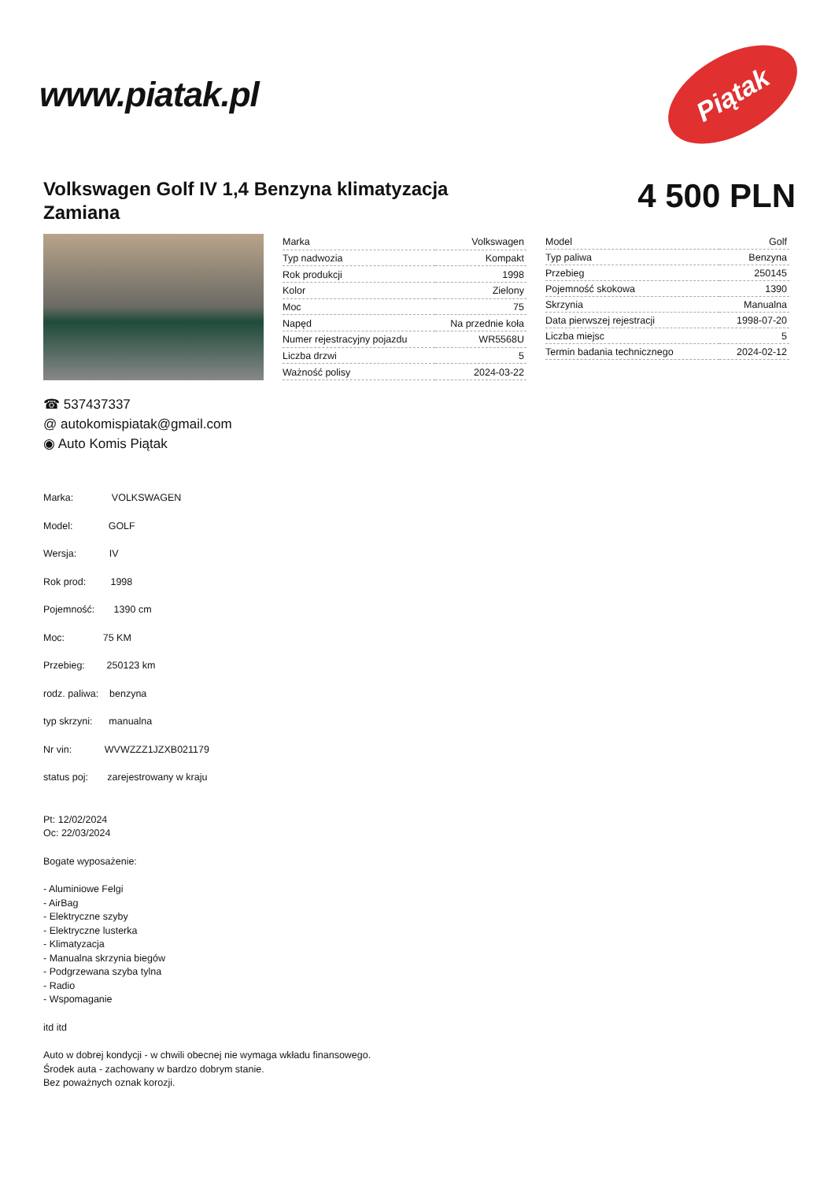www.piatak.pl
Piątak
Volkswagen Golf IV 1,4 Benzyna klimatyzacja Zamiana
4 500 PLN
| Marka | Volkswagen |
| Typ nadwozia | Kompakt |
| Rok produkcji | 1998 |
| Kolor | Zielony |
| Moc | 75 |
| Napęd | Na przednie koła |
| Numer rejestracyjny pojazdu | WR5568U |
| Liczba drzwi | 5 |
| Ważność polisy | 2024-03-22 |
| Model | Golf |
| Typ paliwa | Benzyna |
| Przebieg | 250145 |
| Pojemność skokowa | 1390 |
| Skrzynia | Manualna |
| Data pierwszej rejestracji | 1998-07-20 |
| Liczba miejsc | 5 |
| Termin badania technicznego | 2024-02-12 |
☎ 537437337
@ autokomispiatak@gmail.com
◉ Auto Komis Piątak
Marka: VOLKSWAGEN
Model: GOLF
Wersja: IV
Rok prod: 1998
Pojemność: 1390 cm
Moc: 75 KM
Przebieg: 250123 km
rodz. paliwa: benzyna
typ skrzyni: manualna
Nr vin: WVWZZZ1JZXB021179
status poj: zarejestrowany w kraju
Pt: 12/02/2024
Oc: 22/03/2024
Bogate wyposażenie:
- Aluminiowe Felgi
- AirBag
- Elektryczne szyby
- Elektryczne lusterka
- Klimatyzacja
- Manualna skrzynia biegów
- Podgrzewana szyba tylna
- Radio
- Wspomaganie
itd itd
Auto w dobrej kondycji - w chwili obecnej nie wymaga wkładu finansowego.
Środek auta - zachowany w bardzo dobrym stanie.
Bez poważnych oznak korozji.